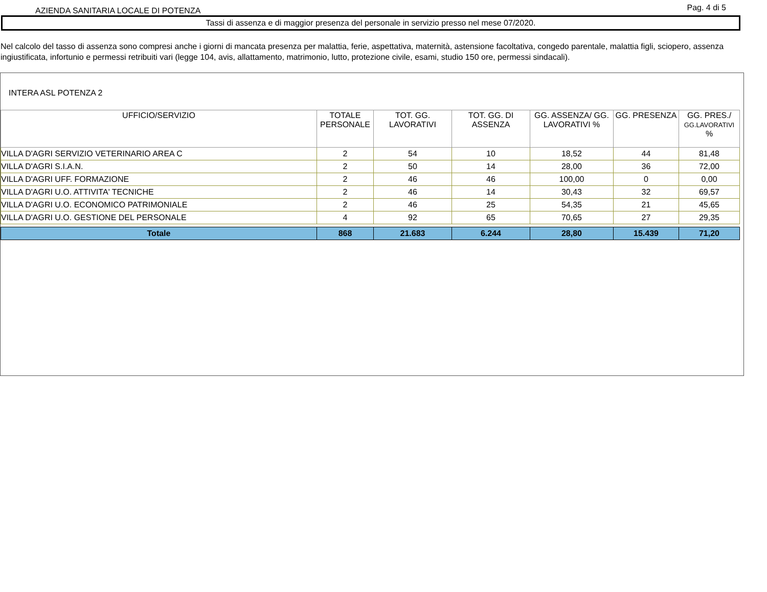AZIENDA SANITARIA LOCALE DI POTENZA
Pag. 4 di 5
Tassi di assenza e di maggior presenza del personale in servizio presso nel mese 07/2020.
Nel calcolo del tasso di assenza sono compresi anche i giorni di mancata presenza per malattia, ferie, aspettativa, maternità, astensione facoltativa, congedo parentale, malattia figli, sciopero, assenza ingiustificata, infortunio e permessi retribuiti vari (legge 104, avis, allattamento, matrimonio, lutto, protezione civile, esami, studio 150 ore, permessi sindacali).
INTERA ASL POTENZA 2
| UFFICIO/SERVIZIO | TOTALE PERSONALE | TOT. GG. LAVORATIVI | TOT. GG. DI ASSENZA | GG. ASSENZA/ GG. LAVORATIVI % | GG. PRESENZA | GG. PRES./ GG.LAVORATIVI % |
| --- | --- | --- | --- | --- | --- | --- |
| VILLA D'AGRI SERVIZIO VETERINARIO AREA C | 2 | 54 | 10 | 18,52 | 44 | 81,48 |
| VILLA D'AGRI S.I.A.N. | 2 | 50 | 14 | 28,00 | 36 | 72,00 |
| VILLA D'AGRI UFF. FORMAZIONE | 2 | 46 | 46 | 100,00 | 0 | 0,00 |
| VILLA D'AGRI U.O. ATTIVITA' TECNICHE | 2 | 46 | 14 | 30,43 | 32 | 69,57 |
| VILLA D'AGRI U.O. ECONOMICO PATRIMONIALE | 2 | 46 | 25 | 54,35 | 21 | 45,65 |
| VILLA D'AGRI U.O. GESTIONE DEL PERSONALE | 4 | 92 | 65 | 70,65 | 27 | 29,35 |
| Totale | 868 | 21.683 | 6.244 | 28,80 | 15.439 | 71,20 |